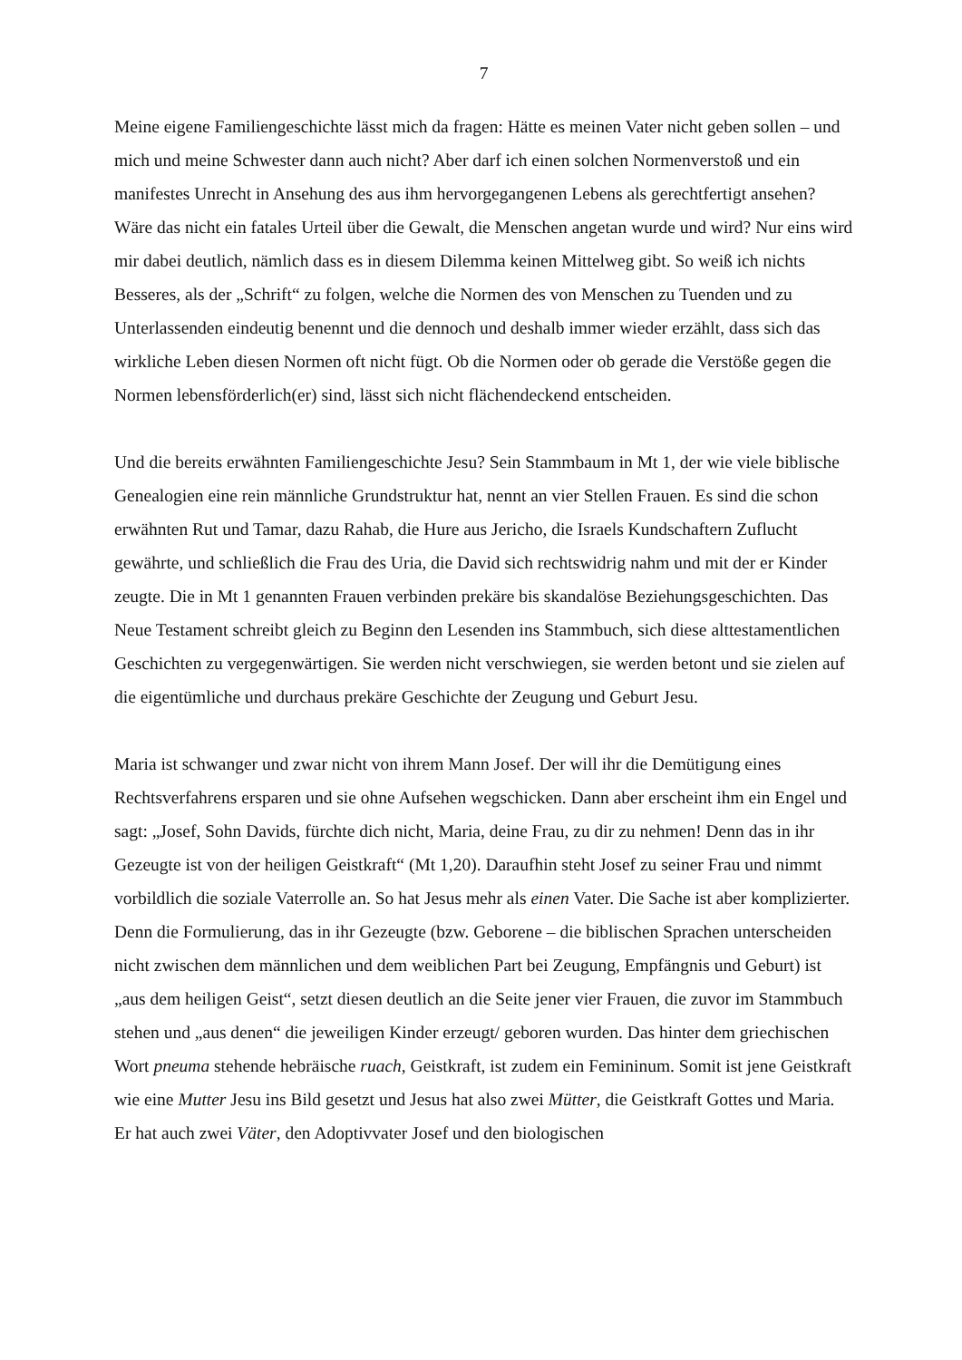7
Meine eigene Familiengeschichte lässt mich da fragen: Hätte es meinen Vater nicht geben sollen – und mich und meine Schwester dann auch nicht? Aber darf ich einen solchen Normenverstoß und ein manifestes Unrecht in Ansehung des aus ihm hervorgegangenen Lebens als gerechtfertigt ansehen? Wäre das nicht ein fatales Urteil über die Gewalt, die Menschen angetan wurde und wird? Nur eins wird mir dabei deutlich, nämlich dass es in diesem Dilemma keinen Mittelweg gibt. So weiß ich nichts Besseres, als der „Schrift“ zu folgen, welche die Normen des von Menschen zu Tuenden und zu Unterlassenden eindeutig benennt und die dennoch und deshalb immer wieder erzählt, dass sich das wirkliche Leben diesen Normen oft nicht fügt. Ob die Normen oder ob gerade die Verstöße gegen die Normen lebensförderlich(er) sind, lässt sich nicht flächendeckend entscheiden.
Und die bereits erwähnten Familiengeschichte Jesu? Sein Stammbaum in Mt 1, der wie viele biblische Genealogien eine rein männliche Grundstruktur hat, nennt an vier Stellen Frauen. Es sind die schon erwähnten Rut und Tamar, dazu Rahab, die Hure aus Jericho, die Israels Kundschaftern Zuflucht gewährte, und schließlich die Frau des Uria, die David sich rechtswidrig nahm und mit der er Kinder zeugte. Die in Mt 1 genannten Frauen verbinden prekäre bis skandalöse Beziehungsgeschichten. Das Neue Testament schreibt gleich zu Beginn den Lesenden ins Stammbuch, sich diese alttestamentlichen Geschichten zu vergegenwärtigen. Sie werden nicht verschwiegen, sie werden betont und sie zielen auf die eigentümliche und durchaus prekäre Geschichte der Zeugung und Geburt Jesu.
Maria ist schwanger und zwar nicht von ihrem Mann Josef. Der will ihr die Demütigung eines Rechtsverfahrens ersparen und sie ohne Aufsehen wegschicken. Dann aber erscheint ihm ein Engel und sagt: „Josef, Sohn Davids, fürchte dich nicht, Maria, deine Frau, zu dir zu nehmen! Denn das in ihr Gezeugte ist von der heiligen Geistkraft“ (Mt 1,20). Daraufhin steht Josef zu seiner Frau und nimmt vorbildlich die soziale Vaterrolle an. So hat Jesus mehr als einen Vater. Die Sache ist aber komplizierter. Denn die Formulierung, das in ihr Gezeugte (bzw. Geborene – die biblischen Sprachen unterscheiden nicht zwischen dem männlichen und dem weiblichen Part bei Zeugung, Empfängnis und Geburt) ist „aus dem heiligen Geist“, setzt diesen deutlich an die Seite jener vier Frauen, die zuvor im Stammbuch stehen und „aus denen“ die jeweiligen Kinder erzeugt/ geboren wurden. Das hinter dem griechischen Wort pneuma stehende hebräische ruach, Geistkraft, ist zudem ein Femininum. Somit ist jene Geistkraft wie eine Mutter Jesu ins Bild gesetzt und Jesus hat also zwei Mütter, die Geistkraft Gottes und Maria. Er hat auch zwei Väter, den Adoptivvater Josef und den biologischen